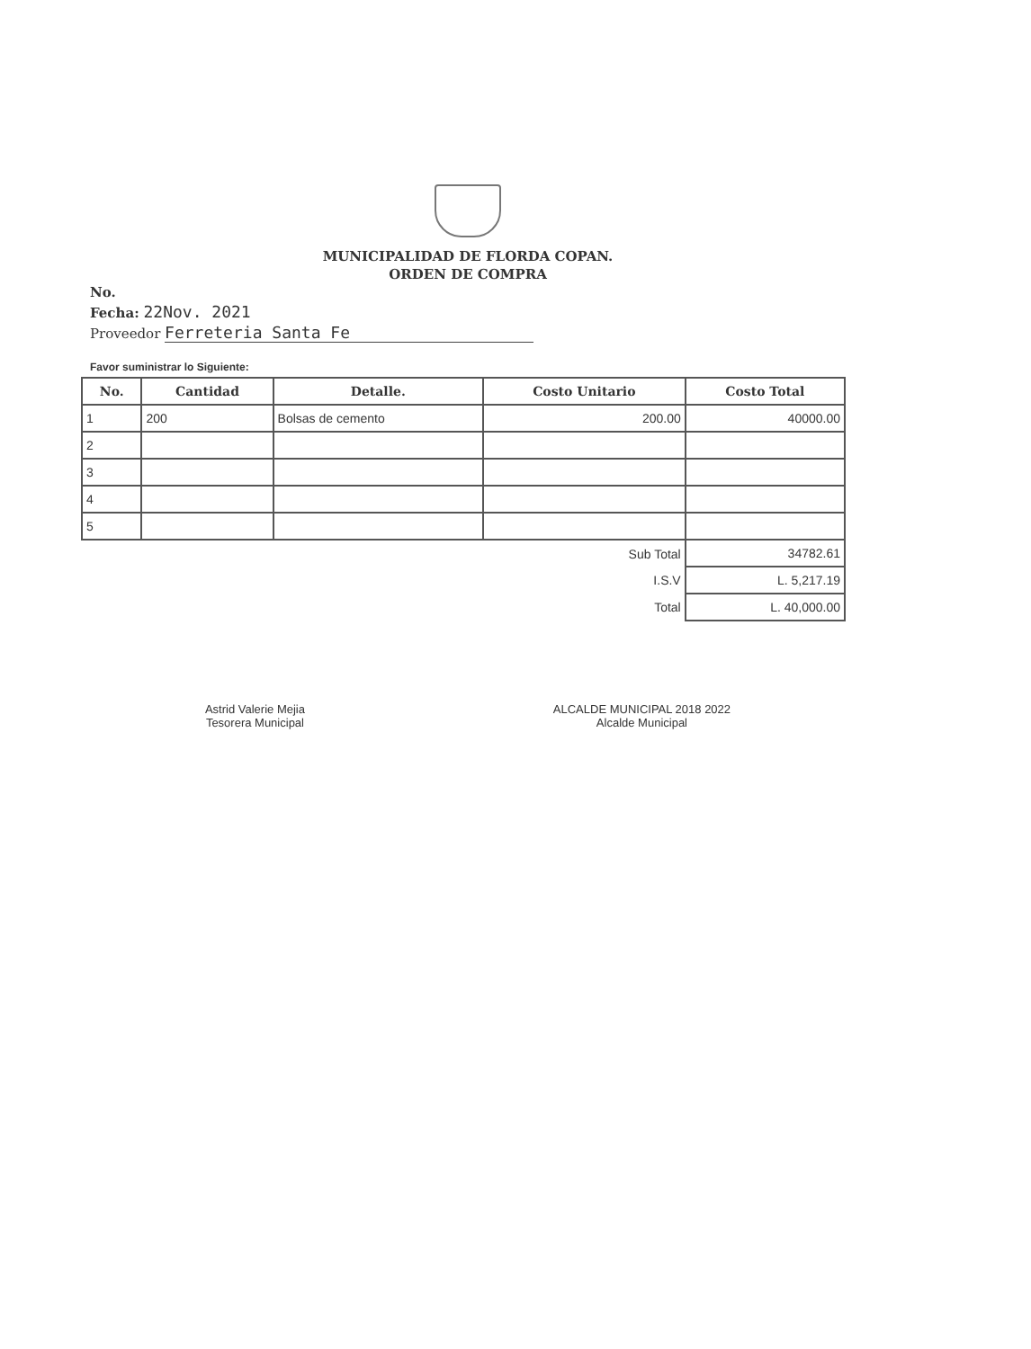MUNICIPALIDAD DE FLORDA COPAN.
ORDEN DE COMPRA
No.
Fecha: 22Nov. 2021
Proveedor Ferreteria Santa Fe
Favor suministrar lo Siguiente:
| No. | Cantidad | Detalle. | Costo Unitario | Costo Total |
| --- | --- | --- | --- | --- |
| 1 | 200 | Bolsas de cemento | 200.00 | 40000.00 |
| 2 | | | | |
| 3 | | | | |
| 4 | | | | |
| 5 | | | | |
| Sub Total | | | | 34782.61 |
| I.S.V | | | | L. 5,217.19 |
| Total | | | | L. 40,000.00 |
Astrid Valerie Mejia
Tesorera Municipal
ALCALDE MUNICIPAL 2018 2022
Alcalde Municipal